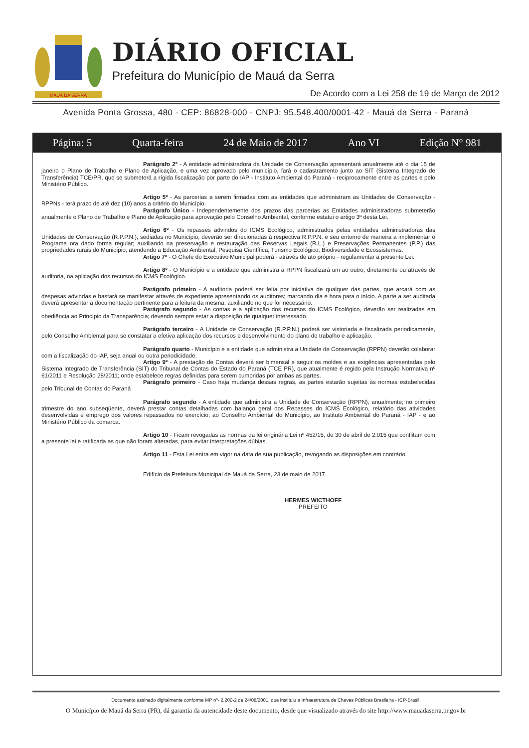MAUÁ DA SERRA
DIÁRIO OFICIAL
Prefeitura do Município de Mauá da Serra
De Acordo com a Lei 258 de 19 de Março de 2012
Avenida Ponta Grossa, 480 - CEP: 86828-000 - CNPJ: 95.548.400/0001-42 - Mauá da Serra - Paraná
Página: 5 Quarta-feira 24 de Maio de 2017 Ano VI Edição N° 981
Parágrafo 2º - A entidade administradora da Unidade de Conservação apresentará anualmente até o dia 15 de janeiro o Plano de Trabalho e Plano de Aplicação, e uma vez aprovado pelo município, fará o cadastramento junto ao SIT (Sistema Integrado de Transferência) TCE/PR, que se submeterá a rígida fiscalização por parte do IAP - Instituto Ambiental do Paraná - reciprocamente entre as partes e pelo Ministério Público.
Artigo 5º - As parcerias a serem firmadas com as entidades que administram as Unidades de Conservação - RPPNs - terá prazo de até dez (10) anos a critério do Município.
Parágrafo Único - Independentemente dos prazos das parcerias as Entidades administradoras submeterão anualmente o Plano de Trabalho e Plano de Aplicação para aprovação pelo Conselho Ambiental, conforme estatui o artigo 3º desta Lei.
Artigo 6º - Os repasses advindos do ICMS Ecológico, administrados pelas entidades administradoras das Unidades de Conservação (R.P.P.N.), sediadas no Município, deverão ser direcionadas à respectiva R.P.P.N. e seu entorno de maneira a implementar o Programa ora dado forma regular; auxiliando na preservação e restauração das Reservas Legais (R.L.) e Preservações Permanentes (P.P.) das propriedades rurais do Município; atendendo a Educação Ambiental, Pesquisa Científica, Turismo Ecológico, Biodiversidade e Ecossistemas.
Artigo 7º - O Chefe do Executivo Municipal poderá - através de ato próprio - regulamentar a presente Lei.
Artigo 8º - O Município e a entidade que administra a RPPN fiscalizará um ao outro; diretamente ou através de auditoria, na aplicação dos recursos do ICMS Ecológico.
Parágrafo primeiro - A auditoria poderá ser feita por iniciativa de qualquer das partes, que arcará com as despesas advindas e bastará se manifestar através de expediente apresentando os auditores; marcando dia e hora para o início. A parte a ser auditada deverá apresentar a documentação pertinente para a feitura da mesma; auxiliando no que for necessário.
Parágrafo segundo - As contas e a aplicação dos recursos do ICMS Ecológico, deverão ser realizadas em obediência ao Princípio da Transparência; devendo sempre estar a disposição de qualquer interessado.
Parágrafo terceiro - A Unidade de Conservação (R.P.P.N.) poderá ser vistoriada e fiscalizada periodicamente, pelo Conselho Ambiental para se constatar a efetiva aplicação dos recursos e desenvolvimento do plano de trabalho e aplicação.
Parágrafo quarto - Município e a entidade que administra a Unidade de Conservação (RPPN) deverão colaborar com a fiscalização do IAP, seja anual ou outra periodicidade.
Artigo 9º - A prestação de Contas deverá ser bimensal e seguir os moldes e as exigências apresentadas pelo Sistema Integrado de Transferência (SIT) do Tribunal de Contas do Estado do Paraná (TCE PR), que atualmente é regido pela Instrução Normativa nº 61/2011 e Resolução 28/2011; onde estabelece regras definidas para serem cumpridas por ambas as partes.
Parágrafo primeiro - Caso haja mudança dessas regras, as partes estarão sujeitas às normas estabelecidas pelo Tribunal de Contas do Paraná
Parágrafo segundo - A entidade que administra a Unidade de Conservação (RPPN), anualmente; no primeiro trimestre do ano subseqüente, deverá prestar contas detalhadas com balanço geral dos Repasses do ICMS Ecológico, relatório das atividades desenvolvidas e emprego dos valores repassados no exercício; ao Conselho Ambiental do Município, ao Instituto Ambiental do Paraná - IAP - e ao Ministério Público da comarca.
Artigo 10 - Ficam revogadas as normas da lei originária Lei nº 452/15, de 30 de abril de 2.015 que conflitam com a presente lei e ratificada as que não foram alteradas, para evitar interpretações dúbias.
Artigo 11 - Esta Lei entra em vigor na data de sua publicação, revogando as disposições em contrário.
Edifício da Prefeitura Municipal de Mauá da Serra, 23 de maio de 2017.
HERMES WICTHOFF
PREFEITO
Documento assinado digitalmente conforme MP nº- 2.200-2 de 24/08/2001, que instituiu a Infraestrutura de Chaves Públicas Brasileira - ICP-Brasil.
O Município de Mauá da Serra (PR), dá garantia da autencidade deste documento, desde que visualizado através do site http://www.mauadaserra.pr.gov.br